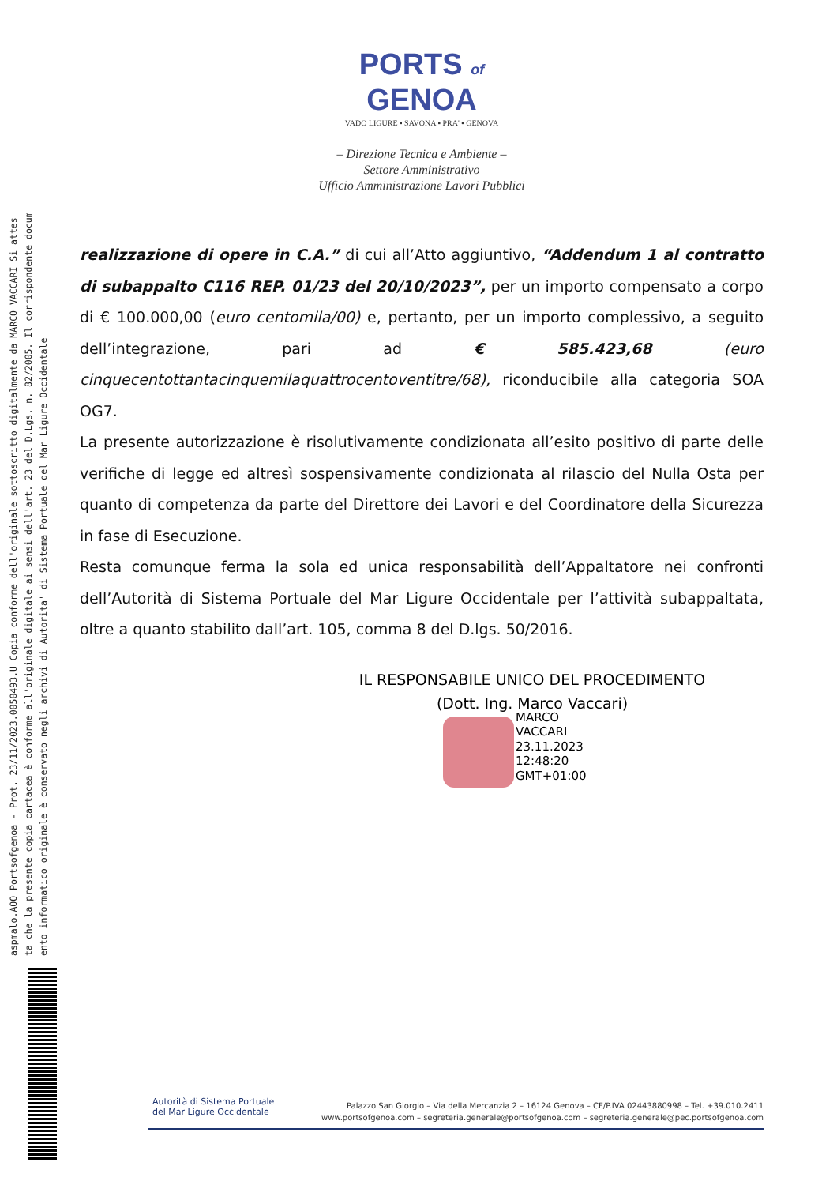aspmalo.AOO Portsofgenoa - Prot. 23/11/2023.0050493.U Copia conforme dell'originale sottoscritto digitalmente da MARCO VACCARI Si attes
ta che la presente copia cartacea è conforme all'originale digitale ai sensi dell'art. 23 del D.Lgs. n. 82/2005. Il corrispondente docum
ento informatico originale è conservato negli archivi di Autorita' di Sistema Portuale del Mar Ligure Occidentale
PORTS of
GENOA
VADO LIGURE ▪ SAVONA ▪ PRA' ▪ GENOVA
– Direzione Tecnica e Ambiente –
Settore Amministrativo
Ufficio Amministrazione Lavori Pubblici
realizzazione di opere in C.A.” di cui all’Atto aggiuntivo, “Addendum 1 al contratto di subappalto C116 REP. 01/23 del 20/10/2023”, per un importo compensato a corpo di € 100.000,00 (euro centomila/00) e, pertanto, per un importo complessivo, a seguito dell’integrazione, pari ad € 585.423,68 (euro cinquecentottantacinquemilaquattrocentoventitre/68), riconducibile alla categoria SOA OG7.
La presente autorizzazione è risolutivamente condizionata all’esito positivo di parte delle verifiche di legge ed altresì sospensivamente condizionata al rilascio del Nulla Osta per quanto di competenza da parte del Direttore dei Lavori e del Coordinatore della Sicurezza in fase di Esecuzione.
Resta comunque ferma la sola ed unica responsabilità dell’Appaltatore nei confronti dell’Autorità di Sistema Portuale del Mar Ligure Occidentale per l’attività subappaltata, oltre a quanto stabilito dall’art. 105, comma 8 del D.lgs. 50/2016.
IL RESPONSABILE UNICO DEL PROCEDIMENTO
(Dott. Ing. Marco Vaccari)
MARCO
VACCARI
23.11.2023
12:48:20
GMT+01:00
Autorità di Sistema Portuale
del Mar Ligure Occidentale
Palazzo San Giorgio – Via della Mercanzia 2 – 16124 Genova – CF/P.IVA 02443880998 – Tel. +39.010.2411
www.portsofgenoa.com – segreteria.generale@portsofgenoa.com – segreteria.generale@pec.portsofgenoa.com